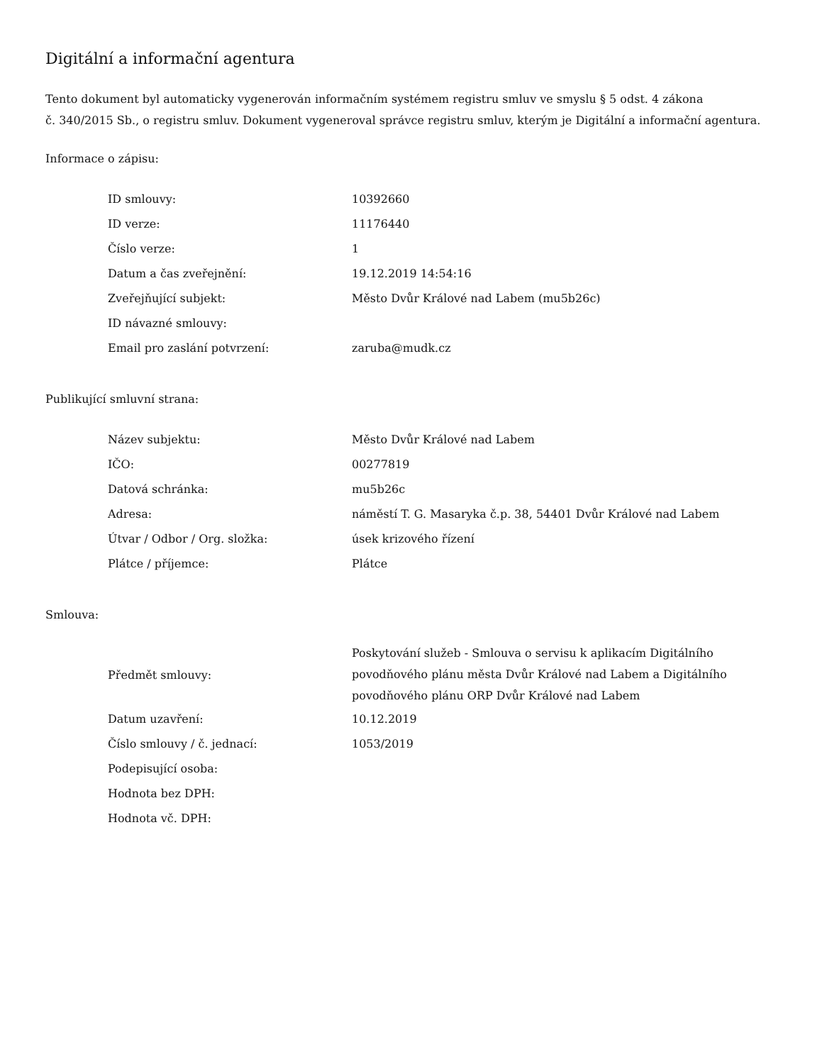Digitální a informační agentura
Tento dokument byl automaticky vygenerován informačním systémem registru smluv ve smyslu § 5 odst. 4 zákona
č. 340/2015 Sb., o registru smluv. Dokument vygeneroval správce registru smluv, kterým je Digitální a informační agentura.
Informace o zápisu:
| ID smlouvy: | 10392660 |
| ID verze: | 11176440 |
| Číslo verze: | 1 |
| Datum a čas zveřejnění: | 19.12.2019 14:54:16 |
| Zveřejňující subjekt: | Město Dvůr Králové nad Labem (mu5b26c) |
| ID návazné smlouvy: | |
| Email pro zaslání potvrzení: | zaruba@mudk.cz |
Publikující smluvní strana:
| Název subjektu: | Město Dvůr Králové nad Labem |
| IČO: | 00277819 |
| Datová schránka: | mu5b26c |
| Adresa: | náměstí T. G. Masaryka č.p. 38, 54401 Dvůr Králové nad Labem |
| Útvar / Odbor / Org. složka: | úsek krizového řízení |
| Plátce / příjemce: | Plátce |
Smlouva:
| Předmět smlouvy: | Poskytování služeb - Smlouva o servisu k aplikacím Digitálního povodňového plánu města Dvůr Králové nad Labem a Digitálního povodňového plánu ORP Dvůr Králové nad Labem |
| Datum uzavření: | 10.12.2019 |
| Číslo smlouvy / č. jednací: | 1053/2019 |
| Podepisující osoba: | |
| Hodnota bez DPH: | |
| Hodnota vč. DPH: | |